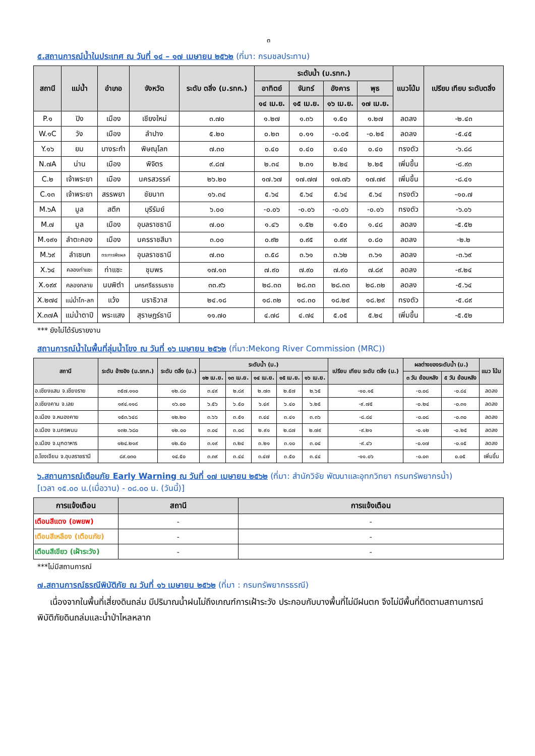๓
๕.สถานการณ์น้ำในประเทศ ณ วันที่ ๑๔ – ๑๗ เมษายน ๒๕๖๒ (ที่มา: กรมชลประทาน)
| สถานี | แม่น้ำ | อำเภอ | จังหวัด | ระดับ ตลิ่ง (ม.รทก.) | ระดับน้ำ (ม.รทก.) | | | | แนวโน้ม | เปรียบ เทียบ ระดับตลิ่ง |
| --- | --- | --- | --- | --- | --- | --- | --- | --- | --- | --- |
| | | | | | อาทิตย์ | จันทร์ | อังคาร | พุธ | | |
| | | | | | ๑๔ เม.ย. | ๑๕ เม.ย. | ๑๖ เม.ย. | ๑๗ เม.ย. | | |
| P.๑ | ปิง | เมือง | เชียงใหม่ | ๓.๗๐ | ๑.๒๗ | ๑.๓๖ | ๑.๕๐ | ๑.๒๗ | ลดลง | -๒.๔๓ |
| W.๑C | วัง | เมือง | ลำปาง | ๕.๒๐ | ๐.๒๓ | ๐.๑๑ | -๐.๐๕ | -๐.๒๕ | ลดลง | -๕.๔๕ |
| Y.๑๖ | ยม | บางระกำ | พิษณุโลก | ๗.๓๐ | ๐.๔๐ | ๐.๔๐ | ๐.๔๐ | ๐.๔๐ | ทรงตัว | -๖.๘๘ |
| N.๗A | น่าน | เมือง | พิจิตร | ๙.๘๗ | ๒.๓๔ | ๒.๓๑ | ๒.๒๔ | ๒.๒๕ | เพิ่มขึ้น | -๘.๙๓ |
| C.๒ | เจ้าพระยา | เมือง | นครสวรรค์ | ๒๖.๒๐ | ๑๗.๖๗ | ๑๗.๗๗ | ๑๗.๗๖ | ๑๗.๗๙ | เพิ่มขึ้น | -๘.๔๑ |
| C.๑๓ | เจ้าพระยา | สรรพยา | ชัยนาท | ๑๖.๓๔ | ๕.๖๔ | ๕.๖๔ | ๕.๖๔ | ๕.๖๔ | ทรงตัว | -๑๐.๗ |
| M.๖A | มูล | สตึก | บุรีรัมย์ | ๖.๐๐ | -๐.๐๖ | -๐.๐๖ | -๐.๐๖ | -๐.๐๖ | ทรงตัว | -๖.๐๖ |
| M.๗ | มูล | เมือง | อุบลราชธานี | ๗.๐๐ | ๑.๔๖ | ๑.๕๒ | ๑.๕๐ | ๑.๔๘ | ลดลง | -๕.๕๒ |
| M.๑๙๑ | ลำตะคอง | เมือง | นครราชสีมา | ๓.๐๐ | ๐.๙๒ | ๐.๙๕ | ๐.๙๙ | ๐.๘๐ | ลดลง | -๒.๒ |
| M.๖๙ | ลำเซบก | ตระการพืชผล | อุบลราชธานี | ๗.๓๐ | ๓.๕๘ | ๓.๖๑ | ๓.๖๒ | ๓.๖๑ | ลดลง | -๓.๖๙ |
| X.๖๔ | คลองท่าแซะ | ท่าแซะ | ชุมพร | ๑๗.๑๓ | ๗.๙๐ | ๗.๙๐ | ๗.๙๐ | ๗.๘๙ | ลดลง | -๙.๒๔ |
| X.๑๙๙ | คลองกลาย | นบพิตำ | นครศรีธรรมราช | ๓๓.๙๖ | ๒๘.๓๓ | ๒๘.๓๓ | ๒๘.๓๓ | ๒๘.๓๒ | ลดลง | -๕.๖๔ |
| X.๒๗๔ | แม่น้ำโก-ลก | แว้ง | นราธิวาส | ๒๔.๑๘ | ๑๘.๓๒ | ๑๘.๓๐ | ๑๘.๒๙ | ๑๘.๒๙ | ทรงตัว | -๕.๘๙ |
| X.๓๗A | แม่น้ำตาปี | พระแสง | สุราษฎร์ธานี | ๑๑.๗๐ | ๔.๗๘ | ๔.๗๔ | ๕.๐๕ | ๕.๒๔ | เพิ่มขึ้น | -๕.๕๒ |
*** ยังไม่ได้รับรายงาน
สถานการณ์น้ำในพื้นที่ลุ่มน้ำโขง ณ วันที่ ๑๖ เมษายน ๒๕๖๒ (ที่มา:Mekong River Commission (MRC))
| สถานี | ระดับ อ้างอิง (ม.รทก.) | ระดับ ตลิ่ง (ม.) | ระดับน้ำ (ม.) | | | | | เปรียบ เทียบ ระดับ ตลิ่ง (ม.) | ผลต่างของระดับน้ำ (ม.) | | แนว โน้ม |
| --- | --- | --- | --- | --- | --- | --- | --- | --- | --- | --- | --- |
| | | | ๑๒ เม.ย. | ๑๓ เม.ย. | ๑๔ เม.ย. | ๑๕ เม.ย. | ๑๖ เม.ย. | | ๓ วัน ย้อนหลัง | ๕ วัน ย้อนหลัง | |
| อ.เชียงแสน จ.เชียงราย | ๓๕๗.๑๑๐ | ๑๒.๘๐ | ๓.๔๙ | ๒.๘๙ | ๒.๗๓ | ๒.๕๗ | ๒.๖๕ | -๑๐.๑๕ | -๐.๐๘ | -๐.๘๔ | ลดลง |
| อ.เชียงคาน จ.เลย | ๑๙๔.๑๑๘ | ๑๖.๐๐ | ๖.๕๖ | ๖.๕๐ | ๖.๔๙ | ๖.๔๐ | ๖.๒๕ | -๙.๗๕ | -๐.๒๔ | -๐.๓๑ | ลดลง |
| อ.เมือง จ.หนองคาย | ๑๕๓.๖๔๘ | ๑๒.๒๐ | ๓.๖๖ | ๓.๕๑ | ๓.๔๔ | ๓.๔๑ | ๓.๓๖ | -๘.๘๔ | -๐.๐๘ | -๐.๓๐ | ลดลง |
| อ.เมือง จ.นครพนม | ๑๓๒.๖๘๐ | ๑๒.๐๐ | ๓.๐๔ | ๓.๐๘ | ๒.๙๑ | ๒.๘๗ | ๒.๗๙ | -๙.๒๑ | -๐.๑๒ | -๐.๒๕ | ลดลง |
| อ.เมือง จ.มุกดาหาร | ๑๒๔.๒๑๙ | ๑๒.๕๐ | ๓.๑๙ | ๓.๒๔ | ๓.๒๑ | ๓.๑๐ | ๓.๐๔ | -๙.๔๖ | -๐.๑๗ | -๐.๑๕ | ลดลง |
| อ.โขงเจียม จ.อุบลราชธานี | ๘๙.๐๓๐ | ๑๔.๕๐ | ๓.๓๙ | ๓.๔๔ | ๓.๔๗ | ๓.๕๐ | ๓.๔๔ | -๑๑.๐๖ | -๐.๐๓ | ๐.๐๕ | เพิ่มขึ้น |
๖.สถานการณ์เตือนภัย Early Warning ณ วันที่ ๑๗ เมษายน ๒๕๖๒ (ที่มา: สำนักวิจัย พัฒนาและอุทกวิทยา กรมทรัพยากรน้ำ)
[เวลา ๑๕.๐๐ น.(เมื่อวาน) - ๐๘.๐๐ น. (วันนี้)]
| การแจ้งเตือน | สถานี | การแจ้งเตือน |
| --- | --- | --- |
| เตือนสีแดง (อพยพ) | - | - |
| เตือนสีเหลือง (เตือนภัย) | - | - |
| เตือนสีเขียว (เฝ้าระวัง) | - | - |
***ไม่มีสถานการณ์
๗.สถานการณ์ธรณีพิบัติภัย ณ วันที่ ๑๖ เมษายน ๒๕๖๒ (ที่มา : กรมทรัพยากรธรณี)
เนื่องจากในพื้นที่เสี่ยงดินถล่ม มีปริมาณน้ำฝนไม่ถึงเกณฑ์การเฝ้าระวัง ประกอบกับบางพื้นที่ไม่มีฝนตก จึงไม่มีพื้นที่ติดตามสถานการณ์พิบัติภัยดินถล่มและน้ำป่าไหลหลาก